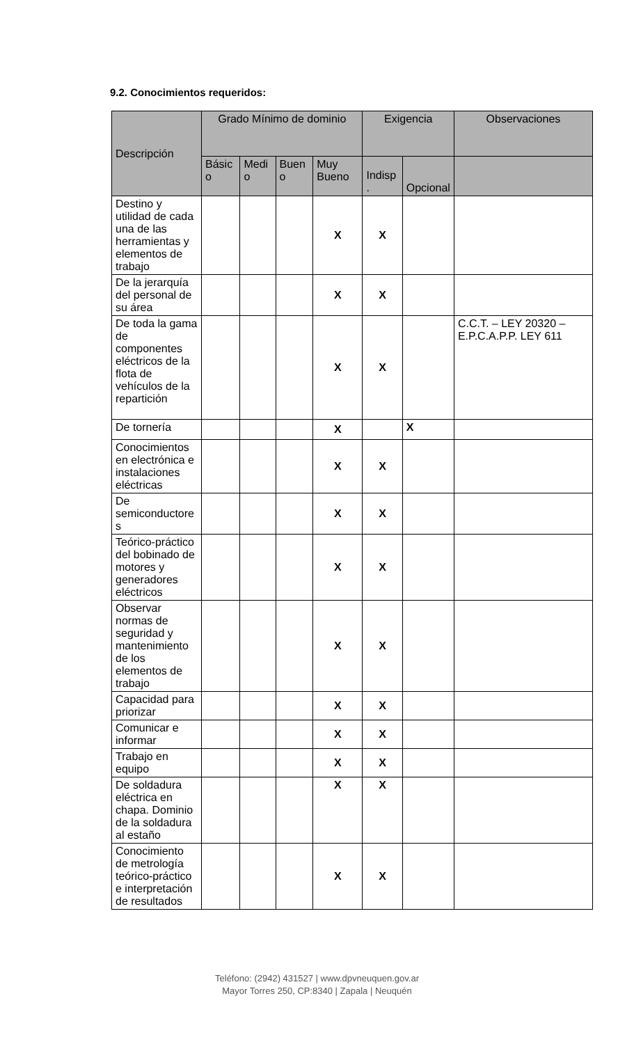9.2. Conocimientos requeridos:
| Descripción | Grado Mínimo de dominio | | | | Exigencia | | Observaciones |
| --- | --- | --- | --- | --- | --- | --- | --- |
| | Básic o | Medi o | Buen o | Muy Bueno | Indisp . | Opcional | |
| Destino y utilidad de cada una de las herramientas y elementos de trabajo | | | | X | X | | |
| De la jerarquía del personal de su área | | | | X | X | | |
| De toda la gama de componentes eléctricos de la flota de vehículos de la repartición | | | | X | X | | C.C.T. – LEY 20320 – E.P.C.A.P.P. LEY 611 |
| De tornería | | | | X | | X | |
| Conocimientos en electrónica e instalaciones eléctricas | | | | X | X | | |
| De semiconductore s | | | | X | X | | |
| Teórico-práctico del bobinado de motores y generadores eléctricos | | | | X | X | | |
| Observar normas de seguridad y mantenimiento de los elementos de trabajo | | | | X | X | | |
| Capacidad para priorizar | | | | X | X | | |
| Comunicar e informar | | | | X | X | | |
| Trabajo en equipo | | | | X | X | | |
| De soldadura eléctrica en chapa. Dominio de la soldadura al estaño | | | | X | X | | |
| Conocimiento de metrología teórico-práctico e interpretación de resultados | | | | X | X | | |
Teléfono: (2942) 431527 | www.dpvneuquen.gov.ar
Mayor Torres 250, CP:8340 | Zapala | Neuquén